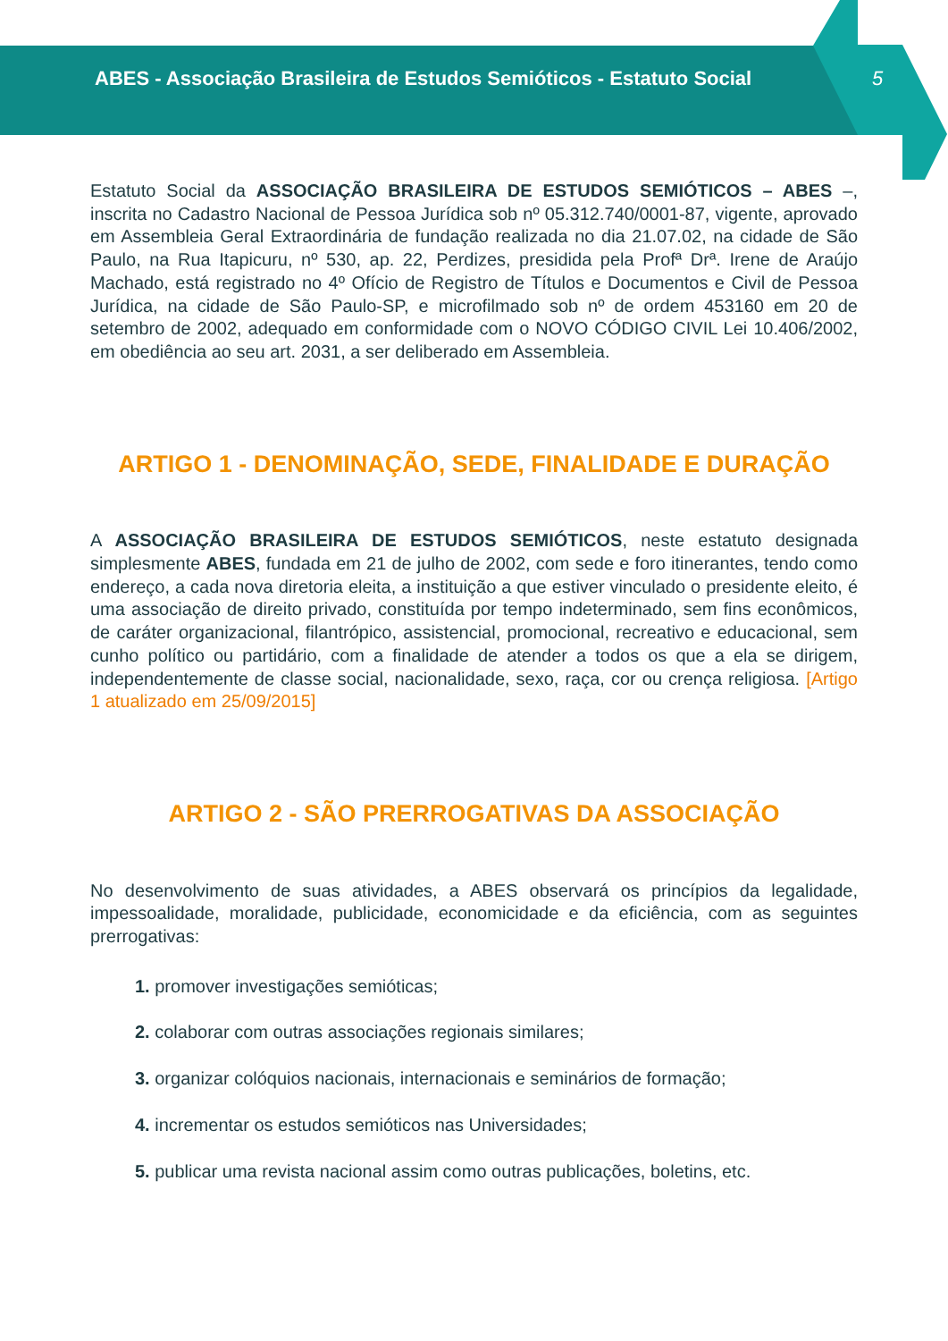ABES - Associação Brasileira de Estudos Semióticos - Estatuto Social
5
Estatuto Social da ASSOCIAÇÃO BRASILEIRA DE ESTUDOS SEMIÓTICOS – ABES –, inscrita no Cadastro Nacional de Pessoa Jurídica sob nº 05.312.740/0001-87, vigente, aprovado em Assembleia Geral Extraordinária de fundação realizada no dia 21.07.02, na cidade de São Paulo, na Rua Itapicuru, nº 530, ap. 22, Perdizes, presidida pela Profª Drª. Irene de Araújo Machado, está registrado no 4º Ofício de Registro de Títulos e Documentos e Civil de Pessoa Jurídica, na cidade de São Paulo-SP, e microfilmado sob nº de ordem 453160 em 20 de setembro de 2002, adequado em conformidade com o NOVO CÓDIGO CIVIL Lei 10.406/2002, em obediência ao seu art. 2031, a ser deliberado em Assembleia.
ARTIGO 1 - DENOMINAÇÃO, SEDE, FINALIDADE E DURAÇÃO
A ASSOCIAÇÃO BRASILEIRA DE ESTUDOS SEMIÓTICOS, neste estatuto designada simplesmente ABES, fundada em 21 de julho de 2002, com sede e foro itinerantes, tendo como endereço, a cada nova diretoria eleita, a instituição a que estiver vinculado o presidente eleito, é uma associação de direito privado, constituída por tempo indeterminado, sem fins econômicos, de caráter organizacional, filantrópico, assistencial, promocional, recreativo e educacional, sem cunho político ou partidário, com a finalidade de atender a todos os que a ela se dirigem, independentemente de classe social, nacionalidade, sexo, raça, cor ou crença religiosa. [Artigo 1 atualizado em 25/09/2015]
ARTIGO 2 - SÃO PRERROGATIVAS DA ASSOCIAÇÃO
No desenvolvimento de suas atividades, a ABES observará os princípios da legalidade, impessoalidade, moralidade, publicidade, economicidade e da eficiência, com as seguintes prerrogativas:
1. promover investigações semióticas;
2. colaborar com outras associações regionais similares;
3. organizar colóquios nacionais, internacionais e seminários de formação;
4. incrementar os estudos semióticos nas Universidades;
5. publicar uma revista nacional assim como outras publicações, boletins, etc.